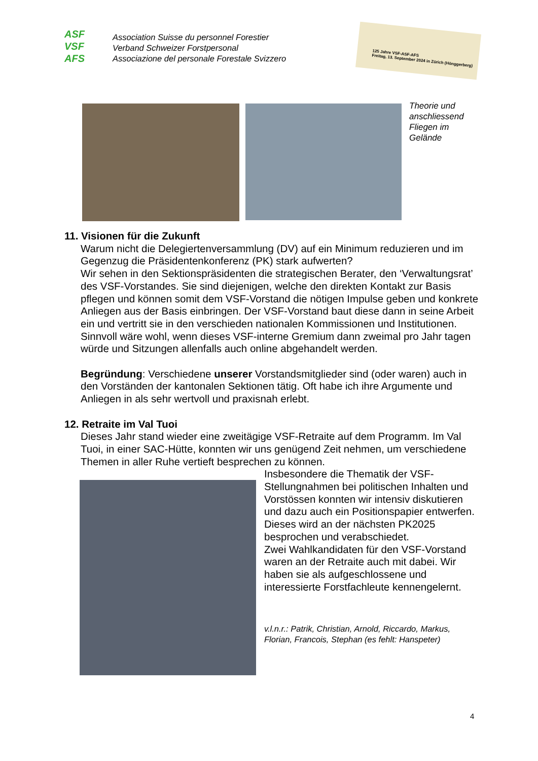ASF
VSF
AFS
Association Suisse du personnel Forestier
Verband Schweizer Forstpersonal
Associazione del personale Forestale Svizzero
125 Jahre VSF-ASF-AFS
Freitag, 13. September 2024 in Zürich (Hönggerberg)
Theorie und
anschliessend
Fliegen im
Gelände
11. Visionen für die Zukunft
Warum nicht die Delegiertenversammlung (DV) auf ein Minimum reduzieren und im Gegenzug die Präsidentenkonferenz (PK) stark aufwerten?
Wir sehen in den Sektionspräsidenten die strategischen Berater, den ‘Verwaltungsrat’ des VSF-Vorstandes. Sie sind diejenigen, welche den direkten Kontakt zur Basis pflegen und können somit dem VSF-Vorstand die nötigen Impulse geben und konkrete Anliegen aus der Basis einbringen. Der VSF-Vorstand baut diese dann in seine Arbeit ein und vertritt sie in den verschieden nationalen Kommissionen und Institutionen.
Sinnvoll wäre wohl, wenn dieses VSF-interne Gremium dann zweimal pro Jahr tagen würde und Sitzungen allenfalls auch online abgehandelt werden.
Begründung: Verschiedene unserer Vorstandsmitglieder sind (oder waren) auch in den Vorständen der kantonalen Sektionen tätig. Oft habe ich ihre Argumente und Anliegen in als sehr wertvoll und praxisnah erlebt.
12. Retraite im Val Tuoi
Dieses Jahr stand wieder eine zweitägige VSF-Retraite auf dem Programm. Im Val Tuoi, in einer SAC-Hütte, konnten wir uns genügend Zeit nehmen, um verschiedene Themen in aller Ruhe vertieft besprechen zu können.
Insbesondere die Thematik der VSF-Stellungnahmen bei politischen Inhalten und Vorstössen konnten wir intensiv diskutieren und dazu auch ein Positionspapier entwerfen. Dieses wird an der nächsten PK2025 besprochen und verabschiedet.
Zwei Wahlkandidaten für den VSF-Vorstand waren an der Retraite auch mit dabei. Wir haben sie als aufgeschlossene und interessierte Forstfachleute kennengelernt.
v.l.n.r.: Patrik, Christian, Arnold, Riccardo, Markus, Florian, Francois, Stephan (es fehlt: Hanspeter)
4